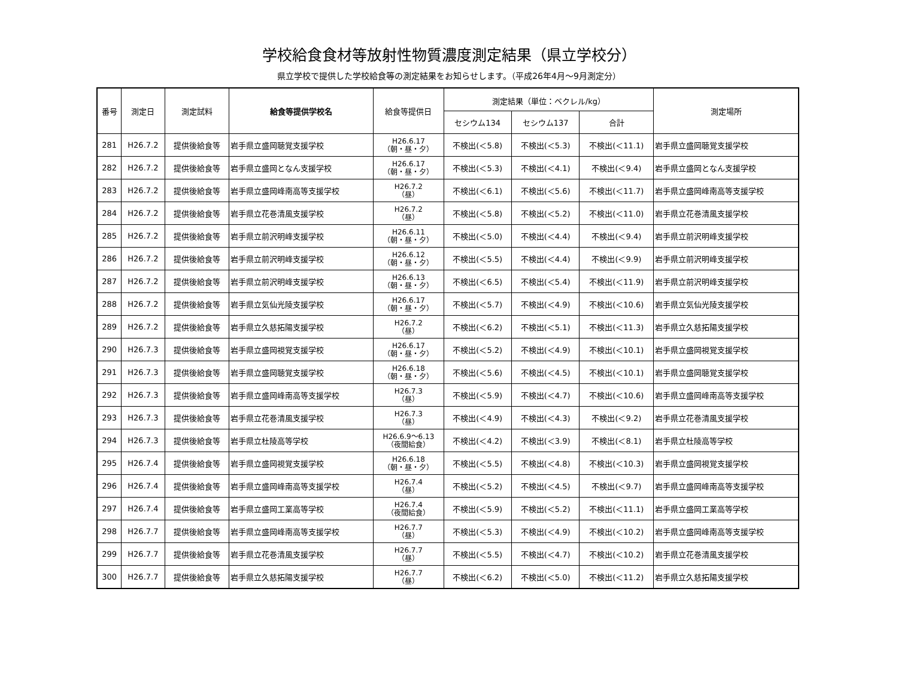学校給食食材等放射性物質濃度測定結果（県立学校分）
県立学校で提供した学校給食等の測定結果をお知らせします。（平成26年4月～9月測定分）
| 番号 | 測定日 | 測定試料 | 給食等提供学校名 | 給食等提供日 | 測定結果（単位：ベクレル/kg） | | | 測定場所 |
| --- | --- | --- | --- | --- | --- | --- | --- | --- |
| | | | | | セシウム134 | セシウム137 | 合計 | |
| 281 | H26.7.2 | 提供後給食等 | 岩手県立盛岡聴覚支援学校 | H26.6.17 （朝・昼・夕） | 不検出(＜5.8) | 不検出(＜5.3) | 不検出(＜11.1) | 岩手県立盛岡聴覚支援学校 |
| 282 | H26.7.2 | 提供後給食等 | 岩手県立盛岡となん支援学校 | H26.6.17 （朝・昼・夕） | 不検出(＜5.3) | 不検出(＜4.1) | 不検出(＜9.4) | 岩手県立盛岡となん支援学校 |
| 283 | H26.7.2 | 提供後給食等 | 岩手県立盛岡峰南高等支援学校 | H26.7.2 （昼） | 不検出(＜6.1) | 不検出(＜5.6) | 不検出(＜11.7) | 岩手県立盛岡峰南高等支援学校 |
| 284 | H26.7.2 | 提供後給食等 | 岩手県立花巻清風支援学校 | H26.7.2 （昼） | 不検出(＜5.8) | 不検出(＜5.2) | 不検出(＜11.0) | 岩手県立花巻清風支援学校 |
| 285 | H26.7.2 | 提供後給食等 | 岩手県立前沢明峰支援学校 | H26.6.11 （朝・昼・夕） | 不検出(＜5.0) | 不検出(＜4.4) | 不検出(＜9.4) | 岩手県立前沢明峰支援学校 |
| 286 | H26.7.2 | 提供後給食等 | 岩手県立前沢明峰支援学校 | H26.6.12 （朝・昼・夕） | 不検出(＜5.5) | 不検出(＜4.4) | 不検出(＜9.9) | 岩手県立前沢明峰支援学校 |
| 287 | H26.7.2 | 提供後給食等 | 岩手県立前沢明峰支援学校 | H26.6.13 （朝・昼・夕） | 不検出(＜6.5) | 不検出(＜5.4) | 不検出(＜11.9) | 岩手県立前沢明峰支援学校 |
| 288 | H26.7.2 | 提供後給食等 | 岩手県立気仙光陵支援学校 | H26.6.17 （朝・昼・夕） | 不検出(＜5.7) | 不検出(＜4.9) | 不検出(＜10.6) | 岩手県立気仙光陵支援学校 |
| 289 | H26.7.2 | 提供後給食等 | 岩手県立久慈拓陽支援学校 | H26.7.2 （昼） | 不検出(＜6.2) | 不検出(＜5.1) | 不検出(＜11.3) | 岩手県立久慈拓陽支援学校 |
| 290 | H26.7.3 | 提供後給食等 | 岩手県立盛岡視覚支援学校 | H26.6.17 （朝・昼・夕） | 不検出(＜5.2) | 不検出(＜4.9) | 不検出(＜10.1) | 岩手県立盛岡視覚支援学校 |
| 291 | H26.7.3 | 提供後給食等 | 岩手県立盛岡聴覚支援学校 | H26.6.18 （朝・昼・夕） | 不検出(＜5.6) | 不検出(＜4.5) | 不検出(＜10.1) | 岩手県立盛岡聴覚支援学校 |
| 292 | H26.7.3 | 提供後給食等 | 岩手県立盛岡峰南高等支援学校 | H26.7.3 （昼） | 不検出(＜5.9) | 不検出(＜4.7) | 不検出(＜10.6) | 岩手県立盛岡峰南高等支援学校 |
| 293 | H26.7.3 | 提供後給食等 | 岩手県立花巻清風支援学校 | H26.7.3 （昼） | 不検出(＜4.9) | 不検出(＜4.3) | 不検出(＜9.2) | 岩手県立花巻清風支援学校 |
| 294 | H26.7.3 | 提供後給食等 | 岩手県立杜陵高等学校 | H26.6.9～6.13 （夜間給食） | 不検出(＜4.2) | 不検出(＜3.9) | 不検出(＜8.1) | 岩手県立杜陵高等学校 |
| 295 | H26.7.4 | 提供後給食等 | 岩手県立盛岡視覚支援学校 | H26.6.18 （朝・昼・夕） | 不検出(＜5.5) | 不検出(＜4.8) | 不検出(＜10.3) | 岩手県立盛岡視覚支援学校 |
| 296 | H26.7.4 | 提供後給食等 | 岩手県立盛岡峰南高等支援学校 | H26.7.4 （昼） | 不検出(＜5.2) | 不検出(＜4.5) | 不検出(＜9.7) | 岩手県立盛岡峰南高等支援学校 |
| 297 | H26.7.4 | 提供後給食等 | 岩手県立盛岡工業高等学校 | H26.7.4 （夜間給食） | 不検出(＜5.9) | 不検出(＜5.2) | 不検出(＜11.1) | 岩手県立盛岡工業高等学校 |
| 298 | H26.7.7 | 提供後給食等 | 岩手県立盛岡峰南高等支援学校 | H26.7.7 （昼） | 不検出(＜5.3) | 不検出(＜4.9) | 不検出(＜10.2) | 岩手県立盛岡峰南高等支援学校 |
| 299 | H26.7.7 | 提供後給食等 | 岩手県立花巻清風支援学校 | H26.7.7 （昼） | 不検出(＜5.5) | 不検出(＜4.7) | 不検出(＜10.2) | 岩手県立花巻清風支援学校 |
| 300 | H26.7.7 | 提供後給食等 | 岩手県立久慈拓陽支援学校 | H26.7.7 （昼） | 不検出(＜6.2) | 不検出(＜5.0) | 不検出(＜11.2) | 岩手県立久慈拓陽支援学校 |